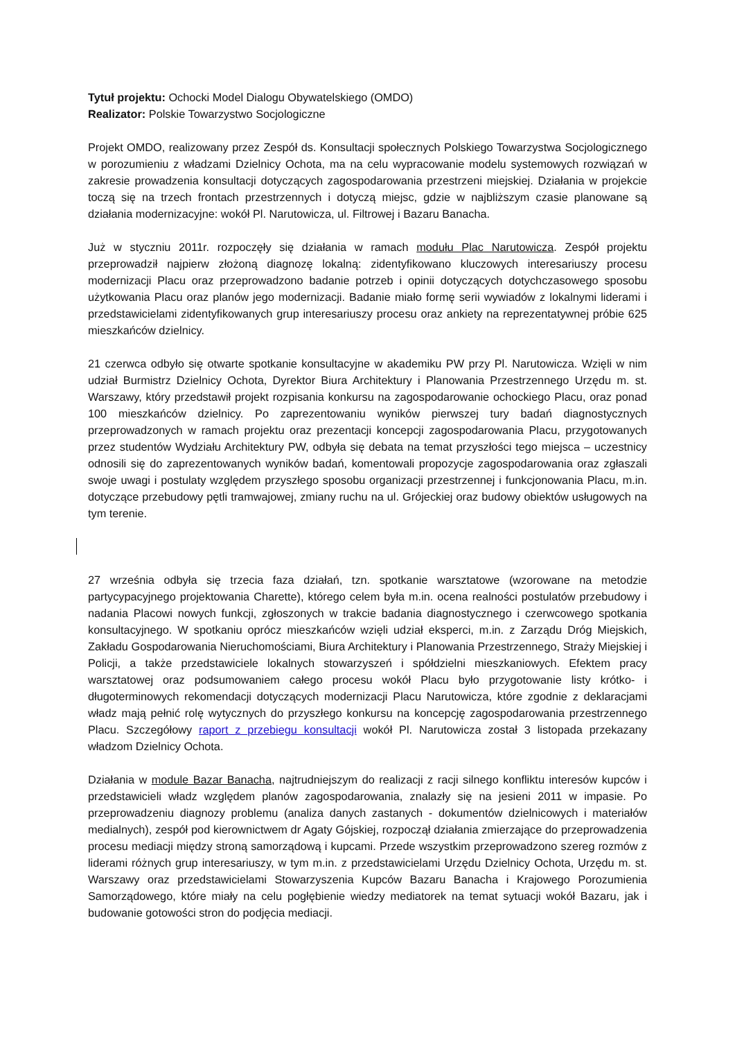Tytuł projektu: Ochocki Model Dialogu Obywatelskiego (OMDO)
Realizator: Polskie Towarzystwo Socjologiczne
Projekt OMDO, realizowany przez Zespół ds. Konsultacji społecznych Polskiego Towarzystwa Socjologicznego w porozumieniu z władzami Dzielnicy Ochota, ma na celu wypracowanie modelu systemowych rozwiązań w zakresie prowadzenia konsultacji dotyczących zagospodarowania przestrzeni miejskiej. Działania w projekcie toczą się na trzech frontach przestrzennych i dotyczą miejsc, gdzie w najbliższym czasie planowane są działania modernizacyjne: wokół Pl. Narutowicza, ul. Filtrowej i Bazaru Banacha.
Już w styczniu 2011r. rozpoczęły się działania w ramach modułu Plac Narutowicza. Zespół projektu przeprowadził najpierw złożoną diagnozę lokalną: zidentyfikowano kluczowych interesariuszy procesu modernizacji Placu oraz przeprowadzono badanie potrzeb i opinii dotyczących dotychczasowego sposobu użytkowania Placu oraz planów jego modernizacji. Badanie miało formę serii wywiadów z lokalnymi liderami i przedstawicielami zidentyfikowanych grup interesariuszy procesu oraz ankiety na reprezentatywnej próbie 625 mieszkańców dzielnicy.
21 czerwca odbyło się otwarte spotkanie konsultacyjne w akademiku PW przy Pl. Narutowicza. Wzięli w nim udział Burmistrz Dzielnicy Ochota, Dyrektor Biura Architektury i Planowania Przestrzennego Urzędu m. st. Warszawy, który przedstawił projekt rozpisania konkursu na zagospodarowanie ochockiego Placu, oraz ponad 100 mieszkańców dzielnicy. Po zaprezentowaniu wyników pierwszej tury badań diagnostycznych przeprowadzonych w ramach projektu oraz prezentacji koncepcji zagospodarowania Placu, przygotowanych przez studentów Wydziału Architektury PW, odbyła się debata na temat przyszłości tego miejsca – uczestnicy odnosili się do zaprezentowanych wyników badań, komentowali propozycje zagospodarowania oraz zgłaszali swoje uwagi i postulaty względem przyszłego sposobu organizacji przestrzennej i funkcjonowania Placu, m.in. dotyczące przebudowy pętli tramwajowej, zmiany ruchu na ul. Grójeckiej oraz budowy obiektów usługowych na tym terenie.
27 września odbyła się trzecia faza działań, tzn. spotkanie warsztatowe (wzorowane na metodzie partycypacyjnego projektowania Charette), którego celem była m.in. ocena realności postulatów przebudowy i nadania Placowi nowych funkcji, zgłoszonych w trakcie badania diagnostycznego i czerwcowego spotkania konsultacyjnego. W spotkaniu oprócz mieszkańców wzięli udział eksperci, m.in. z Zarządu Dróg Miejskich, Zakładu Gospodarowania Nieruchomościami, Biura Architektury i Planowania Przestrzennego, Straży Miejskiej i Policji, a także przedstawiciele lokalnych stowarzyszeń i spółdzielni mieszkaniowych. Efektem pracy warsztatowej oraz podsumowaniem całego procesu wokół Placu było przygotowanie listy krótko- i długoterminowych rekomendacji dotyczących modernizacji Placu Narutowicza, które zgodnie z deklaracjami władz mają pełnić rolę wytycznych do przyszłego konkursu na koncepcję zagospodarowania przestrzennego Placu. Szczegółowy raport z przebiegu konsultacji wokół Pl. Narutowicza został 3 listopada przekazany władzom Dzielnicy Ochota.
Działania w module Bazar Banacha, najtrudniejszym do realizacji z racji silnego konfliktu interesów kupców i przedstawicieli władz względem planów zagospodarowania, znalazły się na jesieni 2011 w impasie. Po przeprowadzeniu diagnozy problemu (analiza danych zastanych - dokumentów dzielnicowych i materiałów medialnych), zespół pod kierownictwem dr Agaty Gójskiej, rozpoczął działania zmierzające do przeprowadzenia procesu mediacji między stroną samorządową i kupcami. Przede wszystkim przeprowadzono szereg rozmów z liderami różnych grup interesariuszy, w tym m.in. z przedstawicielami Urzędu Dzielnicy Ochota, Urzędu m. st. Warszawy oraz przedstawicielami Stowarzyszenia Kupców Bazaru Banacha i Krajowego Porozumienia Samorządowego, które miały na celu pogłębienie wiedzy mediatorek na temat sytuacji wokół Bazaru, jak i budowanie gotowości stron do podjęcia mediacji.